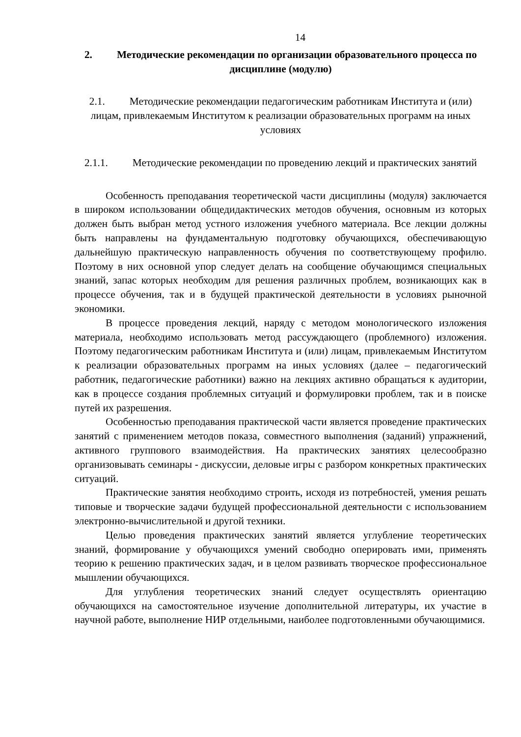14
2. Методические рекомендации по организации образовательного процесса по дисциплине (модулю)
2.1. Методические рекомендации педагогическим работникам Института и (или) лицам, привлекаемым Институтом к реализации образовательных программ на иных условиях
2.1.1. Методические рекомендации по проведению лекций и практических занятий
Особенность преподавания теоретической части дисциплины (модуля) заключается в широком использовании общедидактических методов обучения, основным из которых должен быть выбран метод устного изложения учебного материала. Все лекции должны быть направлены на фундаментальную подготовку обучающихся, обеспечивающую дальнейшую практическую направленность обучения по соответствующему профилю. Поэтому в них основной упор следует делать на сообщение обучающимся специальных знаний, запас которых необходим для решения различных проблем, возникающих как в процессе обучения, так и в будущей практической деятельности в условиях рыночной экономики.
В процессе проведения лекций, наряду с методом монологического изложения материала, необходимо использовать метод рассуждающего (проблемного) изложения. Поэтому педагогическим работникам Института и (или) лицам, привлекаемым Институтом к реализации образовательных программ на иных условиях (далее – педагогический работник, педагогические работники) важно на лекциях активно обращаться к аудитории, как в процессе создания проблемных ситуаций и формулировки проблем, так и в поиске путей их разрешения.
Особенностью преподавания практической части является проведение практических занятий с применением методов показа, совместного выполнения (заданий) упражнений, активного группового взаимодействия. На практических занятиях целесообразно организовывать семинары - дискуссии, деловые игры с разбором конкретных практических ситуаций.
Практические занятия необходимо строить, исходя из потребностей, умения решать типовые и творческие задачи будущей профессиональной деятельности с использованием электронно-вычислительной и другой техники.
Целью проведения практических занятий является углубление теоретических знаний, формирование у обучающихся умений свободно оперировать ими, применять теорию к решению практических задач, и в целом развивать творческое профессиональное мышлении обучающихся.
Для углубления теоретических знаний следует осуществлять ориентацию обучающихся на самостоятельное изучение дополнительной литературы, их участие в научной работе, выполнение НИР отдельными, наиболее подготовленными обучающимися.